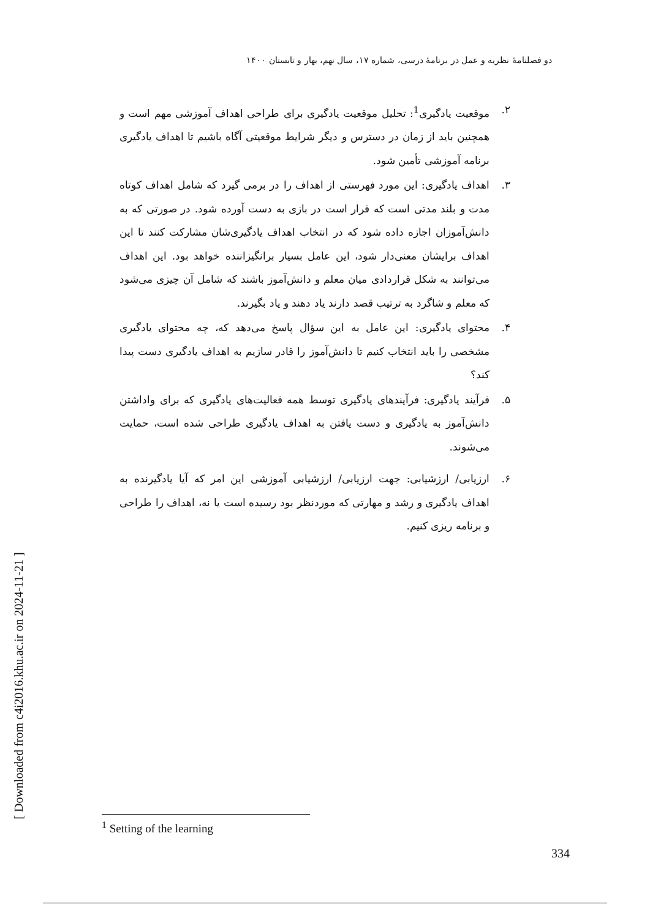دو فصلنامۀ نظریه و عمل در برنامۀ درسی، شماره ۱۷، سال نهم، بهار و تابستان ۱۴۰۰
۲. موقعیت یادگیری<sup>1</sup>: تحلیل موقعیت یادگیری برای طراحی اهداف آموزشی مهم است و همچنین باید از زمان در دسترس و دیگر شرایط موقعیتی آگاه باشیم تا اهداف یادگیری برنامه آموزشی تأمین شود.
۳. اهداف یادگیری: این مورد فهرستی از اهداف را در برمی گیرد که شامل اهداف کوتاه مدت و بلند مدتی است که قرار است در بازی به دست آورده شود. در صورتی که به دانش‌آموزان اجازه داده شود که در انتخاب اهداف یادگیری‌شان مشارکت کنند تا این اهداف برایشان معنی‌دار شود، این عامل بسیار برانگیزاننده خواهد بود. این اهداف می‌توانند به شکل قراردادی میان معلم و دانش‌آموز باشند که شامل آن چیزی می‌شود که معلم و شاگرد به ترتیب قصد دارند یاد دهند و یاد بگیرند.
۴. محتوای یادگیری: این عامل به این سؤال پاسخ می‌دهد که، چه محتوای یادگیری مشخصی را باید انتخاب کنیم تا دانش‌آموز را قادر سازیم به اهداف یادگیری دست پیدا کند؟
۵. فرآیند یادگیری: فرآیندهای یادگیری توسط همه فعالیت‌های یادگیری که برای واداشتن دانش‌آموز به یادگیری و دست یافتن به اهداف یادگیری طراحی شده است، حمایت می‌شوند.
۶. ارزیابی/ ارزشیابی: جهت ارزیابی/ ارزشیابی آموزشی این امر که آیا یادگیرنده به اهداف یادگیری و رشد و مهارتی که موردنظر بود رسیده است یا نه، اهداف را طراحی و برنامه ریزی کنیم.
[ Downloaded from c4i2016.khu.ac.ir on 2024-11-21 ]
<sup>1</sup> Setting of the learning
334